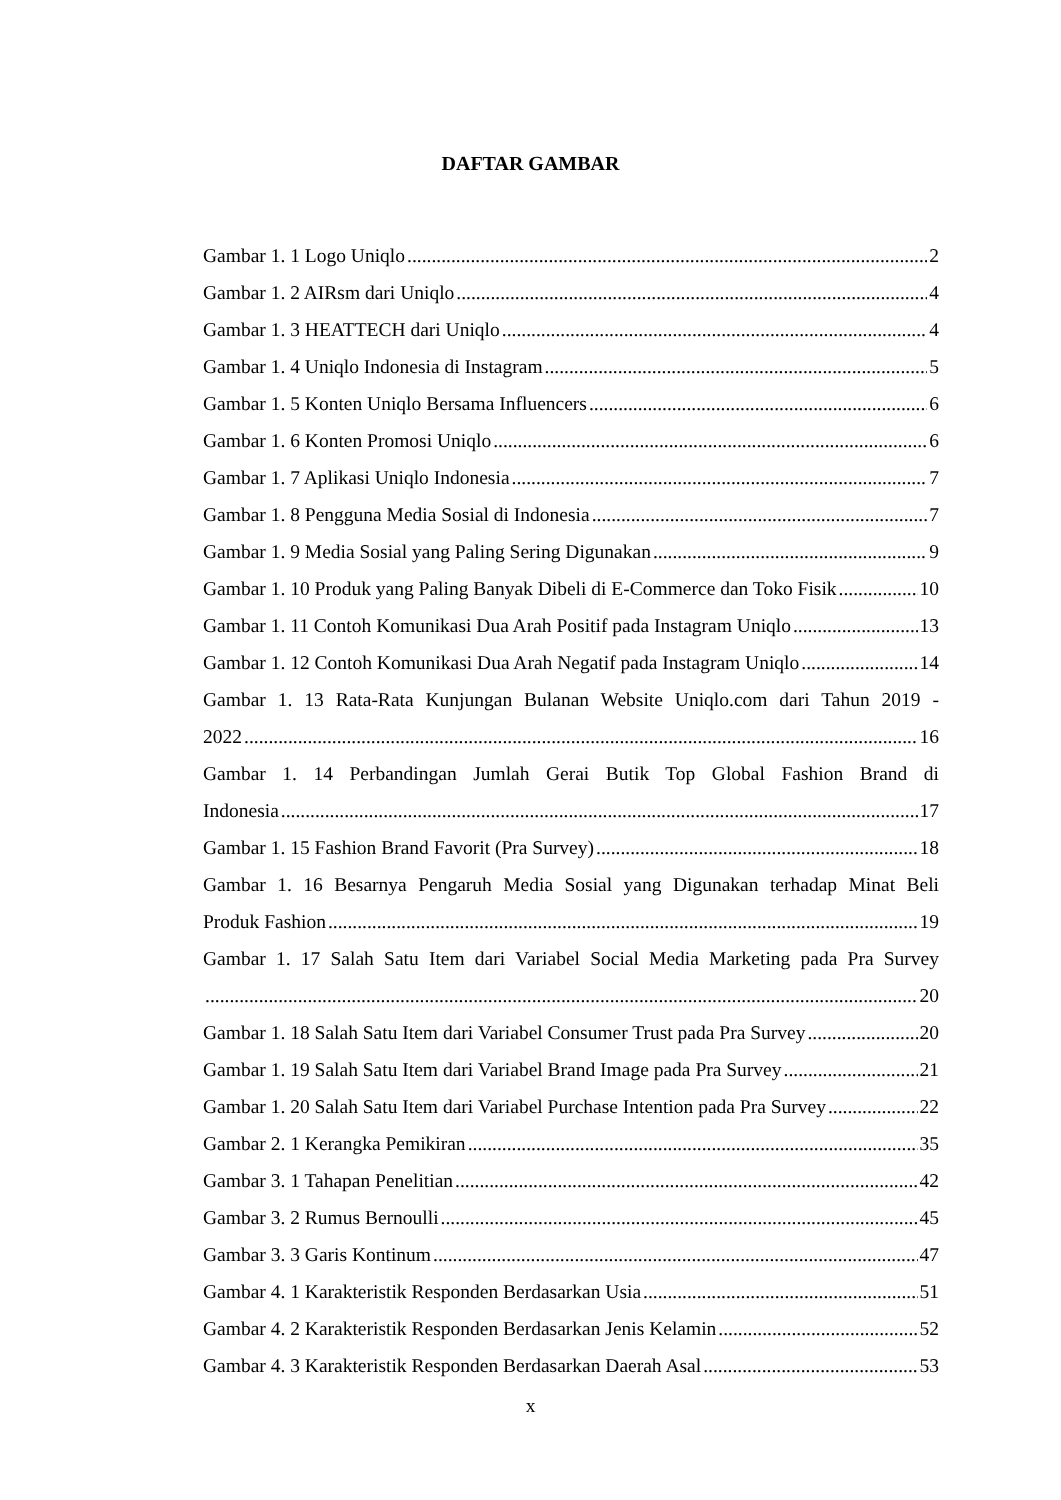DAFTAR GAMBAR
Gambar 1. 1 Logo Uniqlo 2
Gambar 1. 2 AIRsm dari Uniqlo 4
Gambar 1. 3 HEATTECH dari Uniqlo 4
Gambar 1. 4 Uniqlo Indonesia di Instagram 5
Gambar 1. 5 Konten Uniqlo Bersama Influencers 6
Gambar 1. 6 Konten Promosi Uniqlo 6
Gambar 1. 7 Aplikasi Uniqlo Indonesia 7
Gambar 1. 8 Pengguna Media Sosial di Indonesia 7
Gambar 1. 9 Media Sosial yang Paling Sering Digunakan 9
Gambar 1. 10 Produk yang Paling Banyak Dibeli di E-Commerce dan Toko Fisik 10
Gambar 1. 11 Contoh Komunikasi Dua Arah Positif pada Instagram Uniqlo 13
Gambar 1. 12 Contoh Komunikasi Dua Arah Negatif pada Instagram Uniqlo 14
Gambar 1. 13 Rata-Rata Kunjungan Bulanan Website Uniqlo.com dari Tahun 2019 -
2022 16
Gambar 1. 14 Perbandingan Jumlah Gerai Butik Top Global Fashion Brand di
Indonesia 17
Gambar 1. 15 Fashion Brand Favorit (Pra Survey) 18
Gambar 1. 16 Besarnya Pengaruh Media Sosial yang Digunakan terhadap Minat Beli
Produk Fashion 19
Gambar 1. 17 Salah Satu Item dari Variabel Social Media Marketing pada Pra Survey
20
Gambar 1. 18 Salah Satu Item dari Variabel Consumer Trust pada Pra Survey 20
Gambar 1. 19 Salah Satu Item dari Variabel Brand Image pada Pra Survey 21
Gambar 1. 20 Salah Satu Item dari Variabel Purchase Intention pada Pra Survey 22
Gambar 2. 1 Kerangka Pemikiran 35
Gambar 3. 1 Tahapan Penelitian 42
Gambar 3. 2 Rumus Bernoulli 45
Gambar 3. 3 Garis Kontinum 47
Gambar 4. 1 Karakteristik Responden Berdasarkan Usia 51
Gambar 4. 2 Karakteristik Responden Berdasarkan Jenis Kelamin 52
Gambar 4. 3 Karakteristik Responden Berdasarkan Daerah Asal 53
x